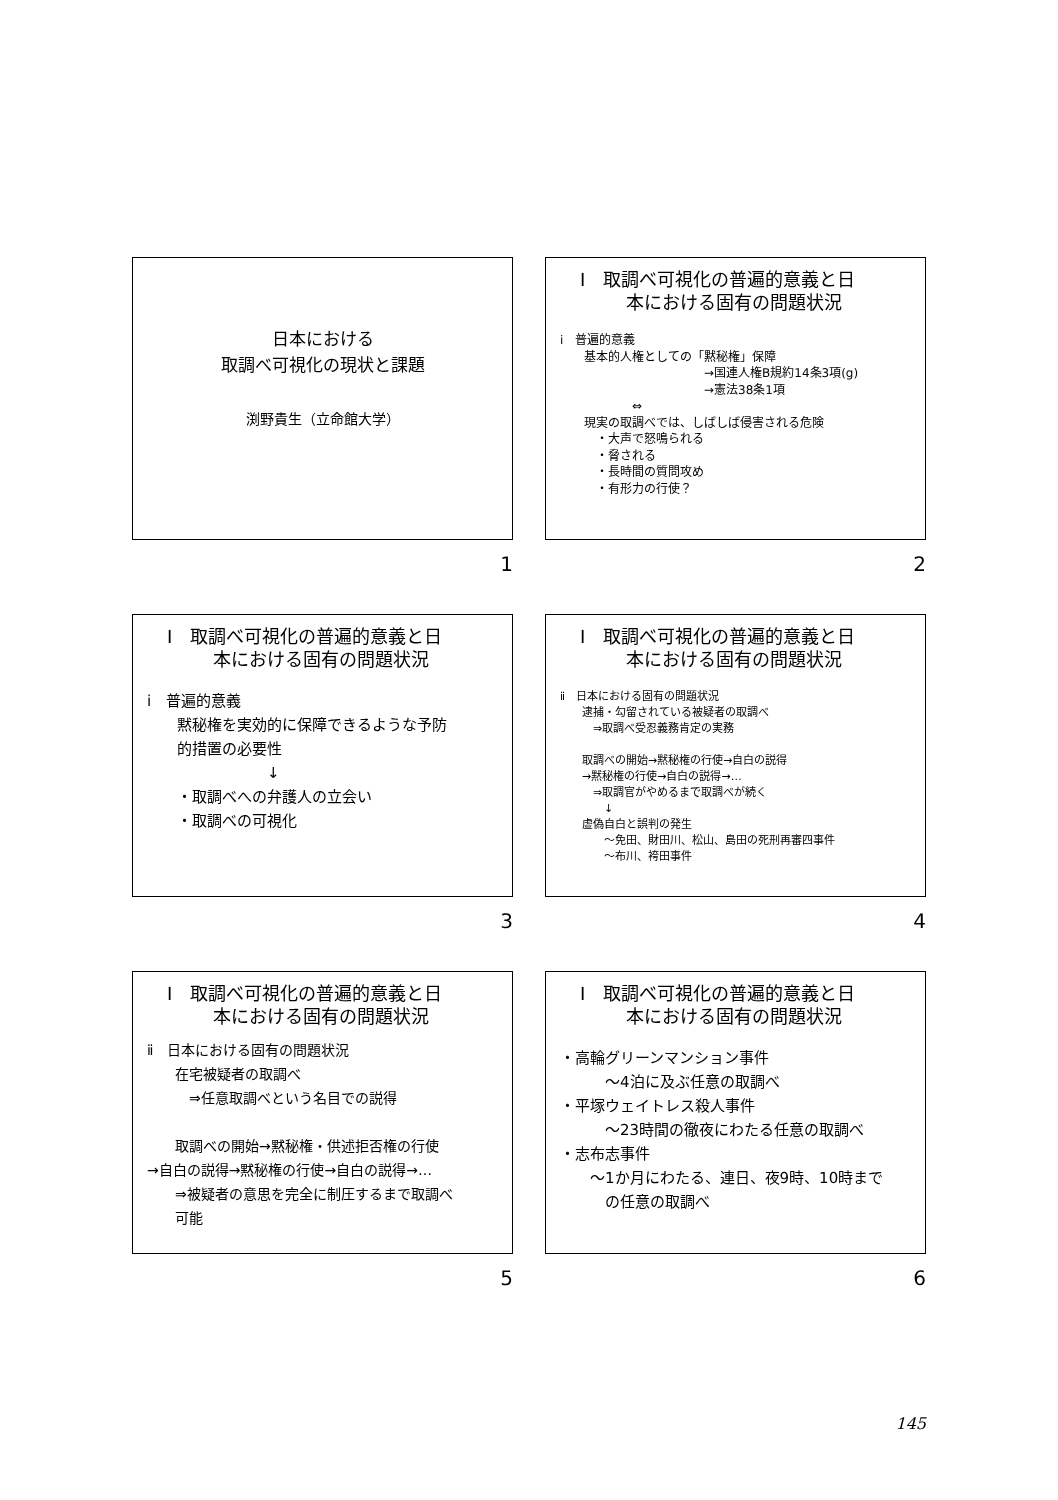日本における
取調べ可視化の現状と課題
渕野貴生（立命館大学）
1
Ⅰ　取調べ可視化の普遍的意義と日
本における固有の問題状況
ⅰ　普遍的意義
　　基本的人権としての「黙秘権」保障
　　　　　　　　　　　　→国連人権B規約14条3項(g)
　　　　　　　　　　　　→憲法38条1項
　　　　　　⇔
　　現実の取調べでは、しばしば侵害される危険
　　　・大声で怒鳴られる
　　　・脅される
　　　・長時間の質問攻め
　　　・有形力の行使？
2
Ⅰ　取調べ可視化の普遍的意義と日
本における固有の問題状況
ⅰ　普遍的意義
　　黙秘権を実効的に保障できるような予防
　　的措置の必要性
　　　　　　　　↓
　　・取調べへの弁護人の立会い
　　・取調べの可視化
3
Ⅰ　取調べ可視化の普遍的意義と日
本における固有の問題状況
ⅱ　日本における固有の問題状況
　　逮捕・勾留されている被疑者の取調べ
　　　⇒取調べ受忍義務肯定の実務
　　取調べの開始→黙秘権の行使→自白の説得
　　→黙秘権の行使→自白の説得→…
　　　⇒取調官がやめるまで取調べが続く
　　　　↓
　　虚偽自白と誤判の発生
　　　　～免田、財田川、松山、島田の死刑再審四事件
　　　　～布川、袴田事件
4
Ⅰ　取調べ可視化の普遍的意義と日
本における固有の問題状況
ⅱ　日本における固有の問題状況
　　在宅被疑者の取調べ
　　　⇒任意取調べという名目での説得
　　取調べの開始→黙秘権・供述拒否権の行使
→自白の説得→黙秘権の行使→自白の説得→…
　　⇒被疑者の意思を完全に制圧するまで取調べ
　　可能
5
Ⅰ　取調べ可視化の普遍的意義と日
本における固有の問題状況
・高輪グリーンマンション事件
　　　～4泊に及ぶ任意の取調べ
・平塚ウェイトレス殺人事件
　　　～23時間の徹夜にわたる任意の取調べ
・志布志事件
　　～1か月にわたる、連日、夜9時、10時まで
　　　の任意の取調べ
6
145